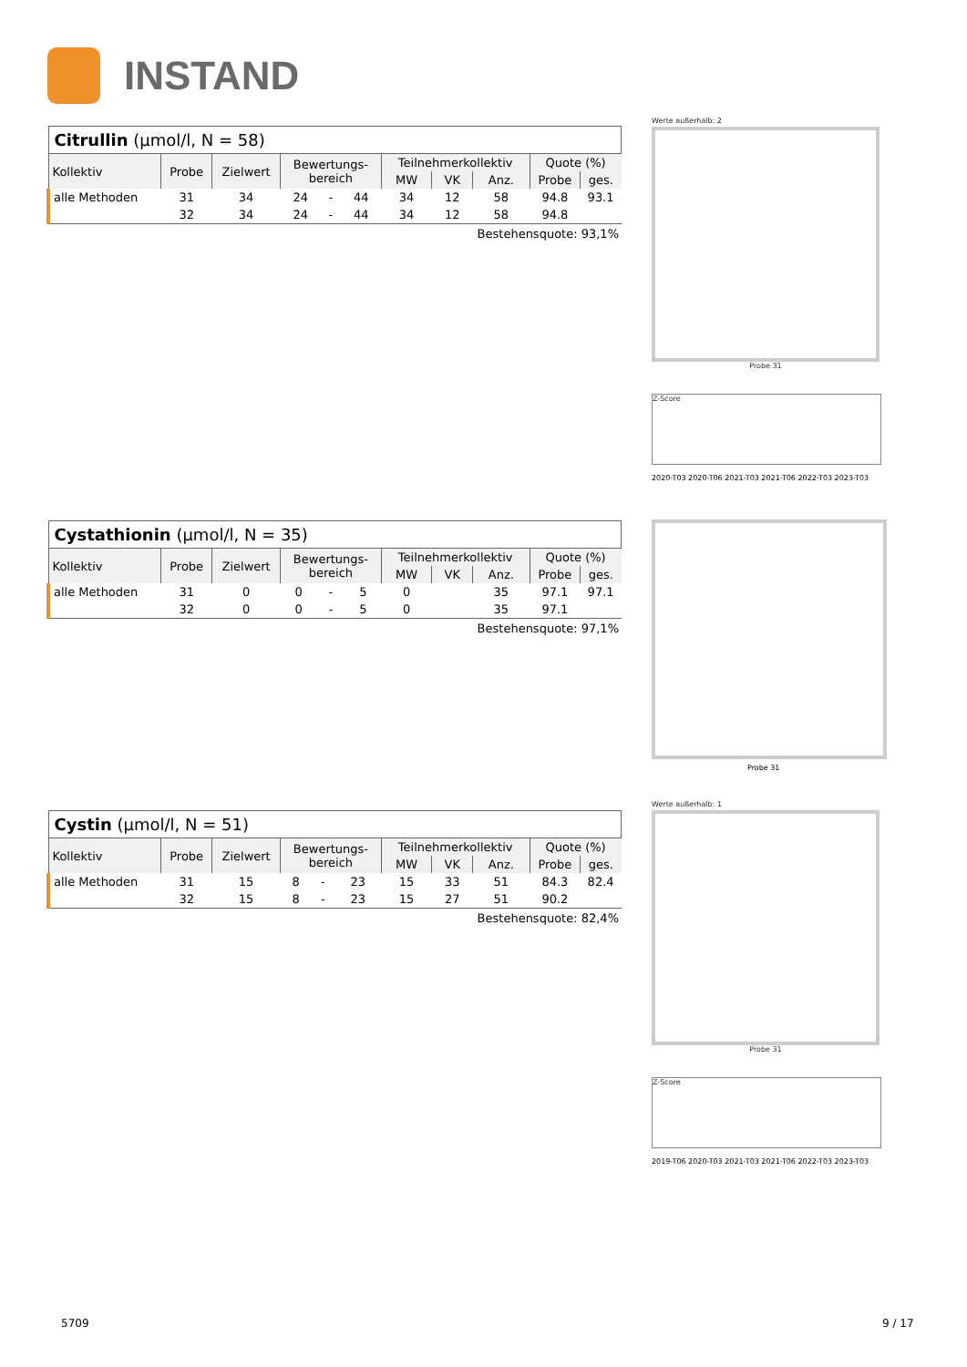INSTAND
| Citrullin (µmol/l, N = 58) | | | | | | | | | | |
| Kollektiv | Probe | Zielwert | Bewertungs- bereich | | | Teilnehmerkollektiv | | | Quote (%) | |
| | | | | | | MW | VK | Anz. | Probe | ges. |
| alle Methoden | 31 | 34 | 24 | - | 44 | 34 | 12 | 58 | 94.8 | 93.1 |
| | 32 | 34 | 24 | - | 44 | 34 | 12 | 58 | 94.8 | |
Bestehensquote: 93,1%
| Cystathionin (µmol/l, N = 35) | | | | | | | | | | |
| Kollektiv | Probe | Zielwert | Bewertungs- bereich | | | Teilnehmerkollektiv | | | Quote (%) | |
| | | | | | | MW | VK | Anz. | Probe | ges. |
| alle Methoden | 31 | 0 | 0 | - | 5 | 0 | | 35 | 97.1 | 97.1 |
| | 32 | 0 | 0 | - | 5 | 0 | | 35 | 97.1 | |
Bestehensquote: 97,1%
| Cystin (µmol/l, N = 51) | | | | | | | | | | |
| Kollektiv | Probe | Zielwert | Bewertungs- bereich | | | Teilnehmerkollektiv | | | Quote (%) | |
| | | | | | | MW | VK | Anz. | Probe | ges. |
| alle Methoden | 31 | 15 | 8 | - | 23 | 15 | 33 | 51 | 84.3 | 82.4 |
| | 32 | 15 | 8 | - | 23 | 15 | 27 | 51 | 90.2 | |
Bestehensquote: 82,4%
Werte außerhalb: 2
Probe 31
Z-Score
2020-T03 2020-T06 2021-T03 2021-T06 2022-T03 2023-T03
Probe 31
Werte außerhalb: 1
Probe 31
Z-Score
2019-T06 2020-T03 2021-T03 2021-T06 2022-T03 2023-T03
5709 9 / 17